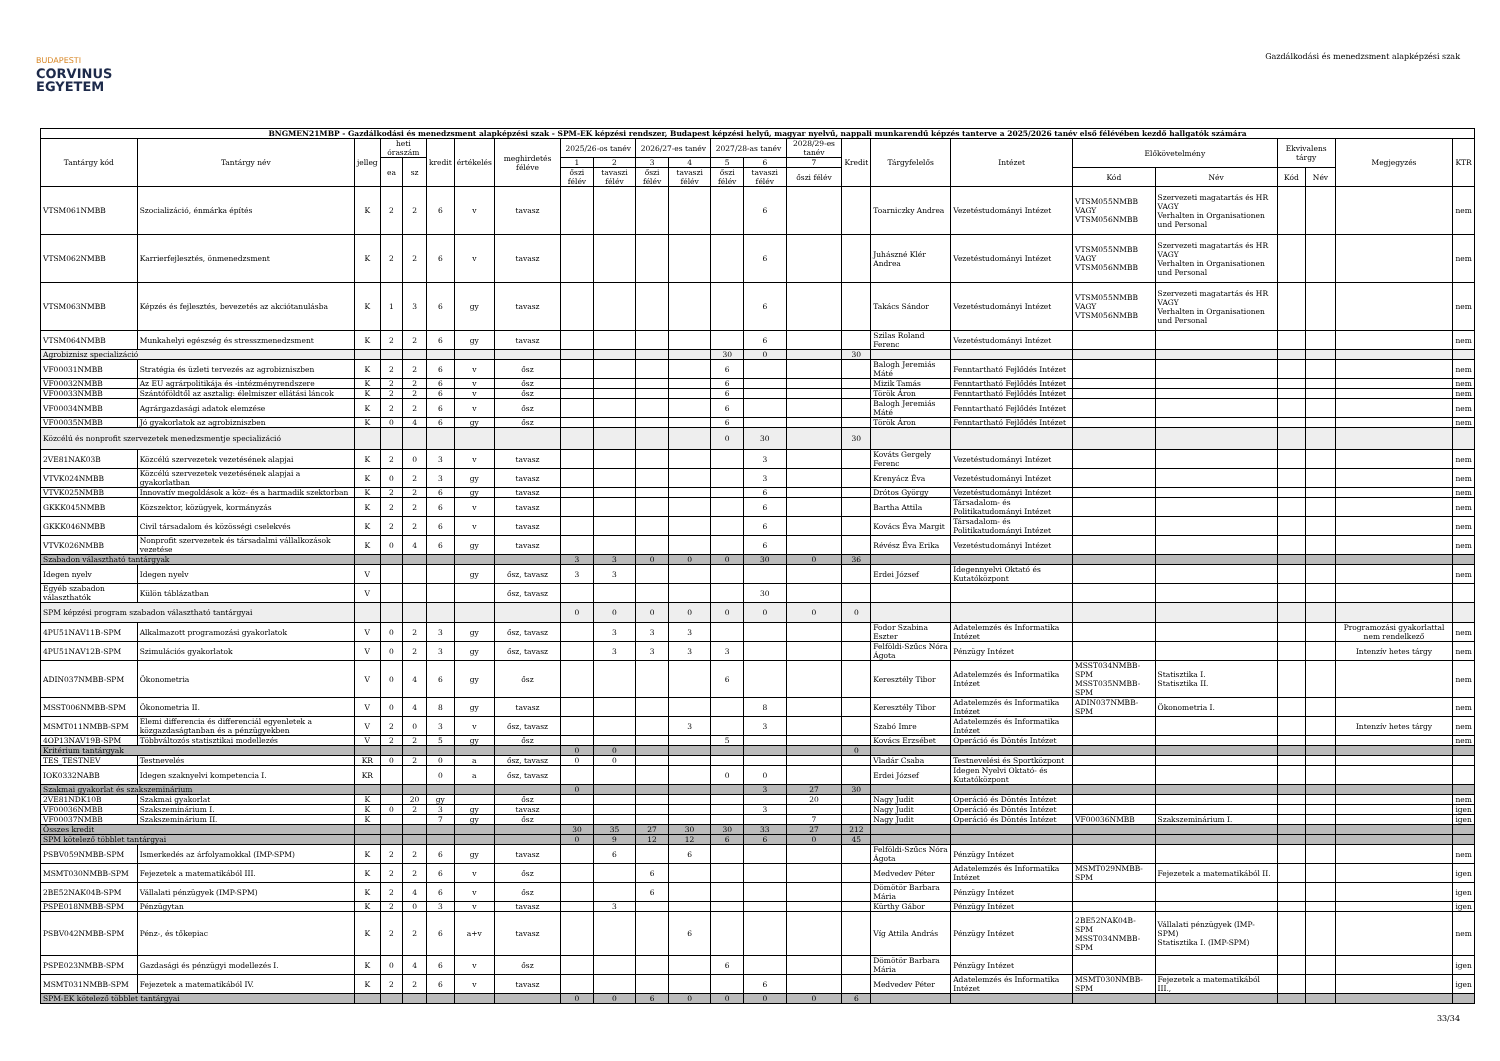BUDAPESTI
CORVINUS
EGYETEM
Gazdálkodási és menedzsment alapképzési szak
| BNGMEN21MBP - Gazdálkodási és menedzsment alapképzési szak - SPM-EK képzési rendszer, Budapest képzési helyű, magyar nyelvű, nappali munkarendű képzés tanterve a 2025/2026 tanév első félévében kezdő hallgatók számára | | | | | | | | | | | | | | | | | | | | | | | |
| --- | --- | --- | --- | --- | --- | --- | --- | --- | --- | --- | --- | --- | --- | --- | --- | --- | --- | --- | --- | --- | --- | --- | --- |
| Tantárgy kód | Tantárgy név | jelleg | heti óraszám | | kredit | értékelés | meghirdetés féléve | 2025/26-os tanév | | 2026/27-es tanév | | 2027/28-as tanév | | 2028/29-es tanév | Kredit | Tárgyfelelős | Intézet | Előkövetelmény | | Ekvivalens tárgy | | Megjegyzés | KTR |
| | | | ea | sz | | | | 1 | 2 | 3 | 4 | 5 | 6 | 7 | | | | | | | | | |
| | | | | | | | | őszi félév | tavaszi félév | őszi félév | tavaszi félév | őszi félév | tavaszi félév | őszi félév | | | | Kód | Név | Kód | Név | | |
| VTSM061NMBB | Szocializáció, énmárka építés | K | 2 | 2 | 6 | v | tavasz | | | | | | 6 | | | Toarniczky Andrea | Vezetéstudományi Intézet | VTSM055NMBB VAGY VTSM056NMBB | Szervezeti magatartás és HR VAGY Verhalten in Organisationen und Personal | | | | nem |
| VTSM062NMBB | Karrierfejlesztés, önmenedzsment | K | 2 | 2 | 6 | v | tavasz | | | | | | 6 | | | Juhászné Klér Andrea | Vezetéstudományi Intézet | VTSM055NMBB VAGY VTSM056NMBB | Szervezeti magatartás és HR VAGY Verhalten in Organisationen und Personal | | | | nem |
| VTSM063NMBB | Képzés és fejlesztés, bevezetés az akciótanulásba | K | 1 | 3 | 6 | gy | tavasz | | | | | | 6 | | | Takács Sándor | Vezetéstudományi Intézet | VTSM055NMBB VAGY VTSM056NMBB | Szervezeti magatartás és HR VAGY Verhalten in Organisationen und Personal | | | | nem |
| VTSM064NMBB | Munkahelyi egészség és stresszmenedzsment | K | 2 | 2 | 6 | gy | tavasz | | | | | | 6 | | | Szilas Roland Ferenc | Vezetéstudományi Intézet | | | | | | nem |
| Agrobiznisz specializáció | | | | | | | | | | | | 30 | 0 | | 30 | | | | | | | | |
| VF00031NMBB | Stratégia és üzleti tervezés az agrobizniszben | K | 2 | 2 | 6 | v | ősz | | | | | 6 | | | | Balogh Jeremiás Máté | Fenntartható Fejlődés Intézet | | | | | | nem |
| VF00032NMBB | Az EU agrárpolitikája és -intézményrendszere | K | 2 | 2 | 6 | v | ősz | | | | | 6 | | | | Mizik Tamás | Fenntartható Fejlődés Intézet | | | | | | nem |
| VF00033NMBB | Szántóföldtől az asztalig: élelmiszer ellátási láncok | K | 2 | 2 | 6 | v | ősz | | | | | 6 | | | | Török Áron | Fenntartható Fejlődés Intézet | | | | | | nem |
| VF00034NMBB | Agrárgazdasági adatok elemzése | K | 2 | 2 | 6 | v | ősz | | | | | 6 | | | | Balogh Jeremiás Máté | Fenntartható Fejlődés Intézet | | | | | | nem |
| VF00035NMBB | Jó gyakorlatok az agrobizniszben | K | 0 | 4 | 6 | gy | ősz | | | | | 6 | | | | Török Áron | Fenntartható Fejlődés Intézet | | | | | | nem |
| Közcélú és nonprofit szervezetek menedzsmentje specializáció | | | | | | | | | | | | 0 | 30 | | 30 | | | | | | | | |
| 2VE81NAK03B | Közcélú szervezetek vezetésének alapjai | K | 2 | 0 | 3 | v | tavasz | | | | | | 3 | | | Kováts Gergely Ferenc | Vezetéstudományi Intézet | | | | | | nem |
| VTVK024NMBB | Közcélú szervezetek vezetésének alapjai a gyakorlatban | K | 0 | 2 | 3 | gy | tavasz | | | | | | 3 | | | Krenyácz Éva | Vezetéstudományi Intézet | | | | | | nem |
| VTVK025NMBB | Innovatív megoldások a köz- és a harmadik szektorban | K | 2 | 2 | 6 | gy | tavasz | | | | | | 6 | | | Drótos György | Vezetéstudományi Intézet | | | | | | nem |
| GKKK045NMBB | Közszektor, közügyek, kormányzás | K | 2 | 2 | 6 | v | tavasz | | | | | | 6 | | | Bartha Attila | Társadalom- és Politikatudományi Intézet | | | | | | nem |
| GKKK046NMBB | Civil társadalom és közösségi cselekvés | K | 2 | 2 | 6 | v | tavasz | | | | | | 6 | | | Kovács Éva Margit | Társadalom- és Politikatudományi Intézet | | | | | | nem |
| VTVK026NMBB | Nonprofit szervezetek és társadalmi vállalkozások vezetése | K | 0 | 4 | 6 | gy | tavasz | | | | | | 6 | | | Révész Éva Erika | Vezetéstudományi Intézet | | | | | | nem |
| Szabadon választható tantárgyak | | | | | | | | 3 | 3 | 0 | 0 | 0 | 30 | 0 | 36 | | | | | | | | |
| Idegen nyelv | Idegen nyelv | V | | | | gy | ősz, tavasz | 3 | 3 | | | | | | | Erdei József | Idegennyelvi Oktató és Kutatóközpont | | | | | | nem |
| Egyéb szabadon választhatók | Külön táblázatban | V | | | | | ősz, tavasz | | | | | | 30 | | | | | | | | | | |
| SPM képzési program szabadon választható tantárgyai | | | | | | | | 0 | 0 | 0 | 0 | 0 | 0 | 0 | 0 | | | | | | | | |
| 4PU51NAV11B-SPM | Alkalmazott programozási gyakorlatok | V | 0 | 2 | 3 | gy | ősz, tavasz | | 3 | 3 | 3 | | | | | Fodor Szabina Eszter | Adatelemzés és Informatika Intézet | | | | | Programozási gyakorlattal nem rendelkező | nem |
| 4PU51NAV12B-SPM | Szimulációs gyakorlatok | V | 0 | 2 | 3 | gy | ősz, tavasz | | 3 | 3 | 3 | 3 | | | | Felföldi-Szűcs Nóra Ágota | Pénzügy Intézet | | | | | Intenzív hetes tárgy | nem |
| ADIN037NMBB-SPM | Ökonometria | V | 0 | 4 | 6 | gy | ősz | | | | | 6 | | | | Keresztély Tibor | Adatelemzés és Informatika Intézet | MSST034NMBB-SPM MSST035NMBB-SPM | Statisztika I. Statisztika II. | | | | nem |
| MSST006NMBB-SPM | Ökonometria II. | V | 0 | 4 | 8 | gy | tavasz | | | | | | 8 | | | Keresztély Tibor | Adatelemzés és Informatika Intézet | ADIN037NMBB-SPM | Ökonometria I. | | | | nem |
| MSMT011NMBB-SPM | Elemi differencia és differenciál egyenletek a közgazdaságtanban és a pénzügyekben | V | 2 | 0 | 3 | v | ősz, tavasz | | | | 3 | | 3 | | | Szabó Imre | Adatelemzés és Informatika Intézet | | | | | Intenzív hetes tárgy | nem |
| 4OP13NAV19B-SPM | Többváltozós statisztikai modellezés | V | 2 | 2 | 5 | gy | ősz | | | | | 5 | | | | Kovács Erzsébet | Operáció és Döntés Intézet | | | | | | nem |
| Kritérium tantárgyak | | | | | | | | 0 | 0 | | | | | | 0 | | | | | | | | |
| TES_TESTNEV | Testnevelés | KR | 0 | 2 | 0 | a | ősz, tavasz | 0 | 0 | | | | | | | Vladár Csaba | Testnevelési és Sportközpont | | | | | | |
| IOK0332NABB | Idegen szaknyelvi kompetencia I. | KR | | | 0 | a | ősz, tavasz | | | | | 0 | 0 | | | Erdei József | Idegen Nyelvi Oktató- és Kutatóközpont | | | | | | |
| Szakmai gyakorlat és szakszeminárium | | | | | | | | 0 | | | | | 3 | 27 | 30 | | | | | | | | |
| 2VE81NDK10B | Szakmai gyakorlat | K | | 20 | gy | | ősz | | | | | | | 20 | | Nagy Judit | Operáció és Döntés Intézet | | | | | | nem |
| VF00036NMBB | Szakszeminárium I. | K | 0 | 2 | 3 | gy | tavasz | | | | | | 3 | | | Nagy Judit | Operáció és Döntés Intézet | | | | | | igen |
| VF00037NMBB | Szakszeminárium II. | K | | | 7 | gy | ősz | | | | | | | 7 | | Nagy Judit | Operáció és Döntés Intézet | VF00036NMBB | Szakszeminárium I. | | | | igen |
| Összes kredit | | | | | | | | 30 | 35 | 27 | 30 | 30 | 33 | 27 | 212 | | | | | | | | |
| SPM kötelező többlet tantárgyai | | | | | | | | 0 | 9 | 12 | 12 | 6 | 6 | 0 | 45 | | | | | | | | |
| PSBV059NMBB-SPM | Ismerkedés az árfolyamokkal (IMP-SPM) | K | 2 | 2 | 6 | gy | tavasz | | 6 | | 6 | | | | | Felföldi-Szűcs Nóra Ágota | Pénzügy Intézet | | | | | | nem |
| MSMT030NMBB-SPM | Fejezetek a matematikából III. | K | 2 | 2 | 6 | v | ősz | | | 6 | | | | | | Medvedev Péter | Adatelemzés és Informatika Intézet | MSMT029NMBB-SPM | Fejezetek a matematikából II. | | | | igen |
| 2BE52NAK04B-SPM | Vállalati pénzügyek (IMP-SPM) | K | 2 | 4 | 6 | v | ősz | | | 6 | | | | | | Dömötör Barbara Mária | Pénzügy Intézet | | | | | | igen |
| PSPE018NMBB-SPM | Pénzügytan | K | 2 | 0 | 3 | v | tavasz | | 3 | | | | | | | Kürthy Gábor | Pénzügy Intézet | | | | | | igen |
| PSBV042NMBB-SPM | Pénz-, és tőkepiac | K | 2 | 2 | 6 | a+v | tavasz | | | | 6 | | | | | Víg Attila András | Pénzügy Intézet | 2BE52NAK04B-SPM MSST034NMBB-SPM | Vállalati pénzügyek (IMP-SPM) Statisztika I. (IMP-SPM) | | | | nem |
| PSPE023NMBB-SPM | Gazdasági és pénzügyi modellezés I. | K | 0 | 4 | 6 | v | ősz | | | | | 6 | | | | Dömötör Barbara Mária | Pénzügy Intézet | | | | | | igen |
| MSMT031NMBB-SPM | Fejezetek a matematikából IV. | K | 2 | 2 | 6 | v | tavasz | | | | | | 6 | | | Medvedev Péter | Adatelemzés és Informatika Intézet | MSMT030NMBB-SPM | Fejezetek a matematikából III., | | | | igen |
| SPM-EK kötelező többlet tantárgyai | | | | | | | | 0 | 0 | 6 | 0 | 0 | 0 | 0 | 6 | | | | | | | | |
33/34